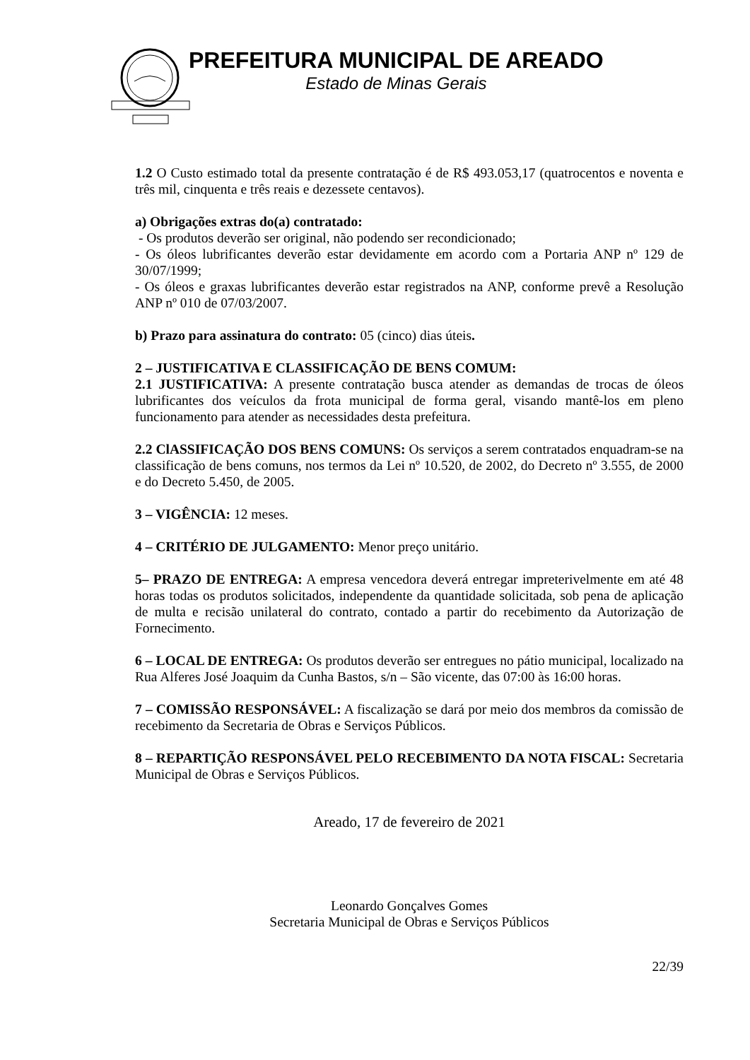PREFEITURA MUNICIPAL DE AREADO
Estado de Minas Gerais
1.2 O Custo estimado total da presente contratação é de R$ 493.053,17 (quatrocentos e noventa e três mil, cinquenta e três reais e dezessete centavos).
a) Obrigações extras do(a) contratado:
- Os produtos deverão ser original, não podendo ser recondicionado;
- Os óleos lubrificantes deverão estar devidamente em acordo com a Portaria ANP nº 129 de 30/07/1999;
- Os óleos e graxas lubrificantes deverão estar registrados na ANP, conforme prevê a Resolução ANP nº 010 de 07/03/2007.
b) Prazo para assinatura do contrato: 05 (cinco) dias úteis.
2 – JUSTIFICATIVA E CLASSIFICAÇÃO DE BENS COMUM:
2.1 JUSTIFICATIVA: A presente contratação busca atender as demandas de trocas de óleos lubrificantes dos veículos da frota municipal de forma geral, visando mantê-los em pleno funcionamento para atender as necessidades desta prefeitura.
2.2 ClASSIFICAÇÃO DOS BENS COMUNS: Os serviços a serem contratados enquadram-se na classificação de bens comuns, nos termos da Lei nº 10.520, de 2002, do Decreto nº 3.555, de 2000 e do Decreto 5.450, de 2005.
3 – VIGÊNCIA: 12 meses.
4 – CRITÉRIO DE JULGAMENTO: Menor preço unitário.
5– PRAZO DE ENTREGA: A empresa vencedora deverá entregar impreterivelmente em até 48 horas todas os produtos solicitados, independente da quantidade solicitada, sob pena de aplicação de multa e recisão unilateral do contrato, contado a partir do recebimento da Autorização de Fornecimento.
6 – LOCAL DE ENTREGA: Os produtos deverão ser entregues no pátio municipal, localizado na Rua Alferes José Joaquim da Cunha Bastos, s/n – São vicente, das 07:00 às 16:00 horas.
7 – COMISSÃO RESPONSÁVEL: A fiscalização se dará por meio dos membros da comissão de recebimento da Secretaria de Obras e Serviços Públicos.
8 – REPARTIÇÃO RESPONSÁVEL PELO RECEBIMENTO DA NOTA FISCAL: Secretaria Municipal de Obras e Serviços Públicos.
Areado, 17 de fevereiro de 2021
Leonardo Gonçalves Gomes
Secretaria Municipal de Obras e Serviços Públicos
22/39